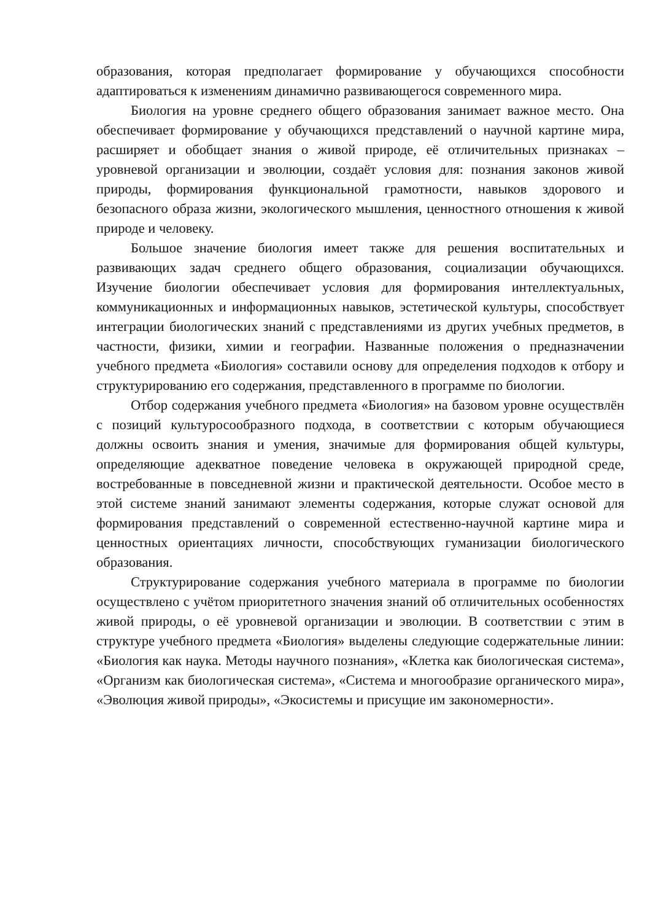образования, которая предполагает формирование у обучающихся способности адаптироваться к изменениям динамично развивающегося современного мира.
Биология на уровне среднего общего образования занимает важное место. Она обеспечивает формирование у обучающихся представлений о научной картине мира, расширяет и обобщает знания о живой природе, её отличительных признаках – уровневой организации и эволюции, создаёт условия для: познания законов живой природы, формирования функциональной грамотности, навыков здорового и безопасного образа жизни, экологического мышления, ценностного отношения к живой природе и человеку.
Большое значение биология имеет также для решения воспитательных и развивающих задач среднего общего образования, социализации обучающихся. Изучение биологии обеспечивает условия для формирования интеллектуальных, коммуникационных и информационных навыков, эстетической культуры, способствует интеграции биологических знаний с представлениями из других учебных предметов, в частности, физики, химии и географии. Названные положения о предназначении учебного предмета «Биология» составили основу для определения подходов к отбору и структурированию его содержания, представленного в программе по биологии.
Отбор содержания учебного предмета «Биология» на базовом уровне осуществлён с позиций культуросообразного подхода, в соответствии с которым обучающиеся должны освоить знания и умения, значимые для формирования общей культуры, определяющие адекватное поведение человека в окружающей природной среде, востребованные в повседневной жизни и практической деятельности. Особое место в этой системе знаний занимают элементы содержания, которые служат основой для формирования представлений о современной естественно-научной картине мира и ценностных ориентациях личности, способствующих гуманизации биологического образования.
Структурирование содержания учебного материала в программе по биологии осуществлено с учётом приоритетного значения знаний об отличительных особенностях живой природы, о её уровневой организации и эволюции. В соответствии с этим в структуре учебного предмета «Биология» выделены следующие содержательные линии: «Биология как наука. Методы научного познания», «Клетка как биологическая система», «Организм как биологическая система», «Система и многообразие органического мира», «Эволюция живой природы», «Экосистемы и присущие им закономерности».